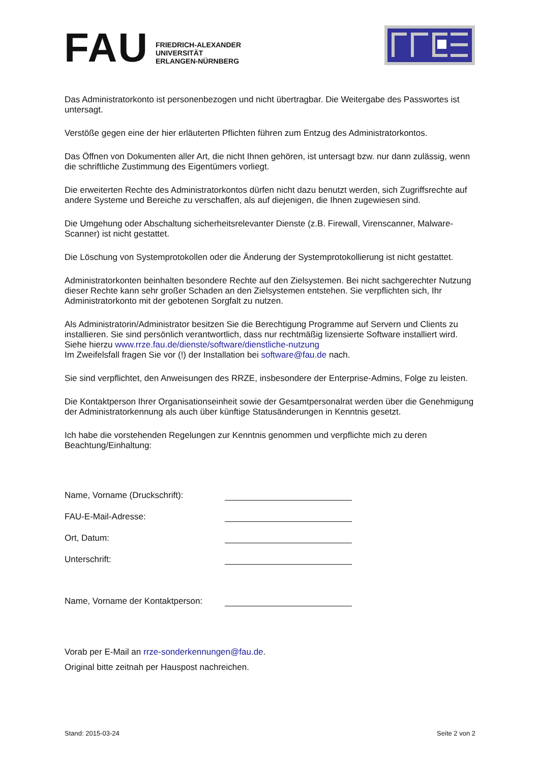FAU
FRIEDRICH-ALEXANDER
UNIVERSITÄT
ERLANGEN-NÜRNBERG
Das Administratorkonto ist personenbezogen und nicht übertragbar. Die Weitergabe des Passwortes ist untersagt.
Verstöße gegen eine der hier erläuterten Pflichten führen zum Entzug des Administratorkontos.
Das Öffnen von Dokumenten aller Art, die nicht Ihnen gehören, ist untersagt bzw. nur dann zulässig, wenn die schriftliche Zustimmung des Eigentümers vorliegt.
Die erweiterten Rechte des Administratorkontos dürfen nicht dazu benutzt werden, sich Zugriffsrechte auf andere Systeme und Bereiche zu verschaffen, als auf diejenigen, die Ihnen zugewiesen sind.
Die Umgehung oder Abschaltung sicherheitsrelevanter Dienste (z.B. Firewall, Virenscanner, Malware-Scanner) ist nicht gestattet.
Die Löschung von Systemprotokollen oder die Änderung der Systemprotokollierung ist nicht gestattet.
Administratorkonten beinhalten besondere Rechte auf den Zielsystemen. Bei nicht sachgerechter Nutzung dieser Rechte kann sehr großer Schaden an den Zielsystemen entstehen. Sie verpflichten sich, Ihr Administratorkonto mit der gebotenen Sorgfalt zu nutzen.
Als Administratorin/Administrator besitzen Sie die Berechtigung Programme auf Servern und Clients zu installieren. Sie sind persönlich verantwortlich, dass nur rechtmäßig lizensierte Software installiert wird. Siehe hierzu www.rrze.fau.de/dienste/software/dienstliche-nutzung
Im Zweifelsfall fragen Sie vor (!) der Installation bei software@fau.de nach.
Sie sind verpflichtet, den Anweisungen des RRZE, insbesondere der Enterprise-Admins, Folge zu leisten.
Die Kontaktperson Ihrer Organisationseinheit sowie der Gesamtpersonalrat werden über die Genehmigung der Administratorkennung als auch über künftige Statusänderungen in Kenntnis gesetzt.
Ich habe die vorstehenden Regelungen zur Kenntnis genommen und verpflichte mich zu deren Beachtung/Einhaltung:
Name, Vorname (Druckschrift):
FAU-E-Mail-Adresse:
Ort, Datum:
Unterschrift:
Name, Vorname der Kontaktperson:
Vorab per E-Mail an rrze-sonderkennungen@fau.de.
Original bitte zeitnah per Hauspost nachreichen.
Stand: 2015-03-24 Seite 2 von 2